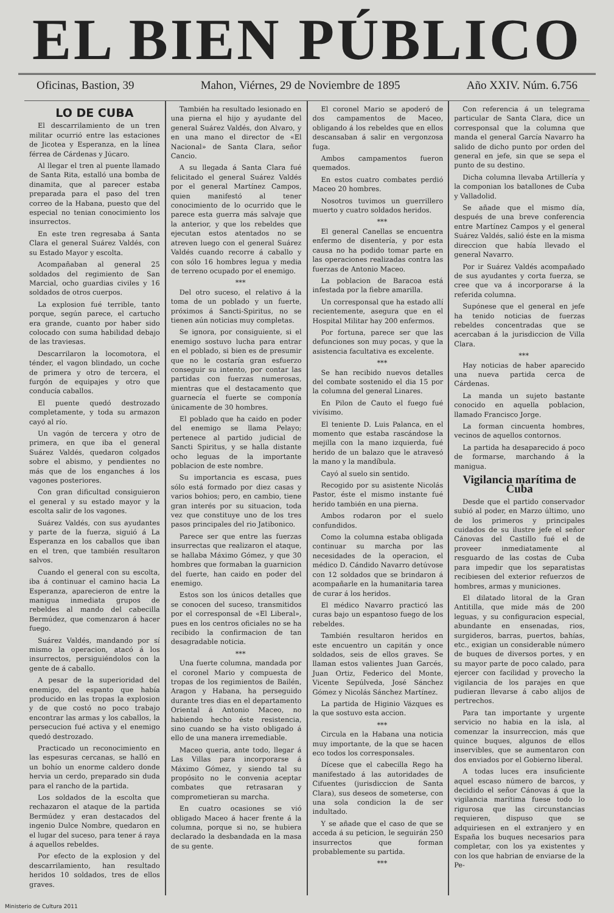EL BIEN PÚBLICO
Oficinas, Bastion, 39 Mahon, Viérnes, 29 de Noviembre de 1895 Año XXIV. Núm. 6.756
LO DE CUBA
El descarrilamiento de un tren militar ocurrió entre las estaciones de Jicotea y Esperanza, en la línea férrea de Cárdenas y Júcaro.
Al llegar el tren al puente llamado de Santa Rita, estalló una bomba de dinamita, que al parecer estaba preparada para el paso del tren correo de la Habana, puesto que del especial no tenian conocimiento los insurrectos.
En este tren regresaba á Santa Clara el general Suárez Valdés, con su Estado Mayor y escolta.
Acompañaban al general 25 soldados del regimiento de San Marcial, ocho guardias civiles y 16 soldados de otros cuerpos.
La explosion fué terrible, tanto porque, según parece, el cartucho era grande, cuanto por haber sido colocado con suma habilidad debajo de las traviesas.
Descarrilaron la locomotora, el ténder, el vagon blindado, un coche de primera y otro de tercera, el furgón de equipajes y otro que conducía caballos.
El puente quedó destrozado completamente, y toda su armazon cayó al río.
Un vagón de tercera y otro de primera, en que iba el general Suárez Valdés, quedaron colgados sobre el abismo, y pendientes no más que de los enganches á los vagones posteriores.
Con gran dificultad consiguieron el general y su estado mayor y la escolta salir de los vagones.
Suárez Valdés, con sus ayudantes y parte de la fuerza, siguió á La Esperanza en los caballos que iban en el tren, que también resultaron salvos.
Cuando el general con su escolta, iba á continuar el camino hacia La Esperanza, aparecieron de entre la manigua inmediata grupos de rebeldes al mando del cabecilla Bermúdez, que comenzaron á hacer fuego.
Suárez Valdés, mandando por sí mismo la operacion, atacó á los insurrectos, persiguiéndolos con la gente de á caballo.
A pesar de la superioridad del enemigo, del espanto que había producido en las tropas la explosion y de que costó no poco trabajo encontrar las armas y los caballos, la persecucion fué activa y el enemigo quedó destrozado.
Practicado un reconocimiento en las espesuras cercanas, se halló en un bohío un enorme caldero donde hervia un cerdo, preparado sin duda para el rancho de la partida.
Los soldados de la escolta que rechazaron el ataque de la partida Bermúdez y eran destacados del ingenio Dulce Nombre, quedaron en el lugar del suceso, para tener á raya á aquellos rebeldes.
Por efecto de la explosion y del descarrilamiento, han resultado heridos 10 soldados, tres de ellos graves.
También ha resultado lesionado en una pierna el hijo y ayudante del general Suárez Valdés, don Alvaro, y en una mano el director de «El Nacional» de Santa Clara, señor Cancio.
A su llegada á Santa Clara fué felicitado el general Suárez Valdés por el general Martínez Campos, quien manifestó al tener conocimiento de lo ocurrido que le parece esta guerra más salvaje que la anterior, y que los rebeldes que ejecutan estos atentados no se atreven luego con el general Suárez Valdés cuando recorre á caballo y con sólo 16 hombres legua y media de terreno ocupado por el enemigo.
***
Del otro suceso, el relativo á la toma de un poblado y un fuerte, próximos á Sancti-Spiritus, no se tienen aún noticias muy completas.
Se ignora, por consiguiente, si el enemigo sostuvo lucha para entrar en el poblado, si bien es de presumir que no le costaría gran esfuerzo conseguir su intento, por contar las partidas con fuerzas numerosas, mientras que el destacamento que guarnecía el fuerte se componía únicamente de 30 hombres.
El poblado que ha caido en poder del enemigo se llama Pelayo; pertenece al partido judicial de Sancti Spiritus, y se halla distante ocho leguas de la importante poblacion de este nombre.
Su importancia es escasa, pues sólo está formado por diez casas y varios bohios; pero, en cambio, tiene gran interés por su situacion, toda vez que constituye uno de los tres pasos principales del rio Jatibonico.
Parece ser que entre las fuerzas insurrectas que realizaron el ataque, se hallaba Máximo Gómez, y que 30 hombres que formaban la guarnicion del fuerte, han caido en poder del enemigo.
Estos son los únicos detalles que se conocen del suceso, transmitidos por el corresponsal de «El Liberal», pues en los centros oficiales no se ha recibido la confirmacion de tan desagradable noticia.
***
Una fuerte columna, mandada por el coronel Mario y compuesta de tropas de los regimientos de Bailén, Aragon y Habana, ha perseguido durante tres dias en el departamento Oriental á Antonio Maceo, no habiendo hecho éste resistencia, sino cuando se ha visto obligado á ello de una manera irremediable.
Maceo queria, ante todo, llegar á Las Villas para incorporarse á Máximo Gómez, y siendo tal su propósito no le convenia aceptar combates que retrasaran y comprometieran su marcha.
En cuatro ocasiones se vió obligado Maceo á hacer frente á la columna, porque si no, se hubiera declarado la desbandada en la masa de su gente.
El coronel Mario se apoderó de dos campamentos de Maceo, obligando á los rebeldes que en ellos descansaban á salir en vergonzosa fuga.
Ambos campamentos fueron quemados.
En estos cuatro combates perdió Maceo 20 hombres.
Nosotros tuvimos un guerrillero muerto y cuatro soldados heridos.
***
El general Canellas se encuentra enfermo de disentería, y por esta causa no ha podido tomar parte en las operaciones realizadas contra las fuerzas de Antonio Maceo.
La poblacion de Baracoa está infestada por la fiebre amarilla.
Un corresponsal que ha estado allí recientemente, asegura que en el Hospital Militar hay 200 enfermos.
Por fortuna, parece ser que las defunciones son muy pocas, y que la asistencia facultativa es excelente.
***
Se han recibido nuevos detalles del combate sostenido el dia 15 por la columna del general Linares.
En Pilon de Cauto el fuego fué vivísimo.
El teniente D. Luis Palanca, en el momento que estaba rascándose la mejilla con la mano izquierda, fué herido de un balazo que le atravesó la mano y la mandíbula.
Cayó al suelo sin sentido.
Recogido por su asistente Nicolás Pastor, éste el mismo instante fué herido también en una pierna.
Ambos rodaron por el suelo confundidos.
Como la columna estaba obligada continuar su marcha por las necesidades de la operacion, el médico D. Cándido Navarro detúvose con 12 soldados que se brindaron á acompañarle en la humanitaria tarea de curar á los heridos.
El médico Navarro practicó las curas bajo un espantoso fuego de los rebeldes.
También resultaron heridos en este encuentro un capitán y once soldados, seis de ellos graves. Se llaman estos valientes Juan Garcés, Juan Ortiz, Federico del Monte, Vicente Sepúlveda, José Sánchez Gómez y Nicolás Sánchez Martínez.
La partida de Higinio Vázques es la que sostuvo esta accion.
***
Circula en la Habana una noticia muy importante, de la que se hacen eco todos los corresponsales.
Dícese que el cabecilla Rego ha manifestado á las autoridades de Cifuentes (jurisdiccion de Santa Clara), sus deseos de someterse, con una sola condicion la de ser indultado.
Y se añade que el caso de que se acceda á su peticion, le seguirán 250 insurrectos que forman probablemente su partida.
***
Con referencia á un telegrama particular de Santa Clara, dice un corresponsal que la columna que manda el general García Navarro ha salido de dicho punto por orden del general en jefe, sin que se sepa el punto de su destino.
Dicha columna llevaba Artillería y la componian los batallones de Cuba y Valladolid.
Se añade que el mismo día, después de una breve conferencia entre Martínez Campos y el general Suárez Valdés, salió éste en la misma direccion que había llevado el general Navarro.
Por ir Suárez Valdés acompañado de sus ayudantes y corta fuerza, se cree que va á incorporarse á la referida columna.
Supónese que el general en jefe ha tenido noticias de fuerzas rebeldes concentradas que se acercaban á la jurisdiccion de Villa Clara.
***
Hay noticias de haber aparecido una nueva partida cerca de Cárdenas.
La manda un sujeto bastante conocido en aquella poblacion, llamado Francisco Jorge.
La forman cincuenta hombres, vecinos de aquellos contornos.
La partida ha desaparecido á poco de formarse, marchando á la manigua.
Vigilancia marítima de Cuba
Desde que el partido conservador subió al poder, en Marzo último, uno de los primeros y principales cuidados de su ilustre jefe el señor Cánovas del Castillo fué el de proveer inmediatamente al resguardo de las costas de Cuba para impedir que los separatistas recibiesen del exterior refuerzos de hombres, armas y municiones.
El dilatado litoral de la Gran Antitilla, que mide más de 200 leguas, y su configuracion especial, abundante en ensenadas, rios, surgideros, barras, puertos, bahías, etc., exigian un considerable número de buques de diversos portes, y en su mayor parte de poco calado, para ejercer con facilidad y provecho la vigilancia de los parajes en que pudieran llevarse á cabo alijos de pertrechos.
Para tan importante y urgente servicio no habia en la isla, al comenzar la insurreccion, más que quince buques, algunos de ellos inservibles, que se aumentaron con dos enviados por el Gobierno liberal.
A todas luces era insuficiente aquel escaso número de barcos, y decidido el señor Cánovas á que la vigilancia marítima fuese todo lo rigurosa que las circunstancias requieren, dispuso que se adquiriesen en el extranjero y en España los buques necesarios para completar, con los ya existentes y con los que habrian de enviarse de la Pe-
Ministerio de Cultura 2011